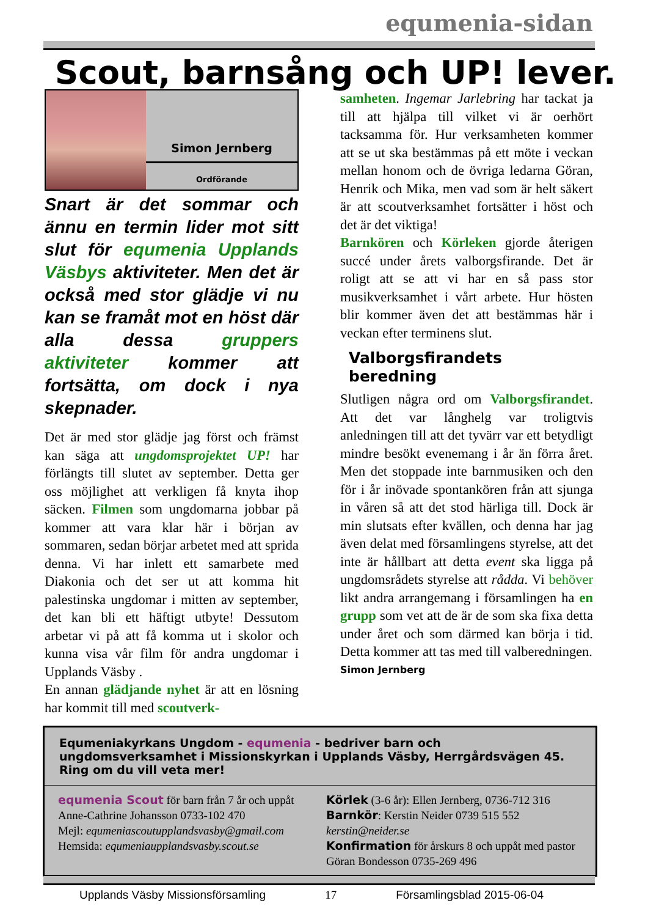equmenia-sidan
Scout, barnsång och UP! lever.
Simon Jernberg
Ordförande
Snart är det sommar och ännu en termin lider mot sitt slut för equmenia Upplands Väsbys aktiviteter. Men det är också med stor glädje vi nu kan se framåt mot en höst där alla dessa gruppers aktiviteter kommer att fortsätta, om dock i nya skepnader.
Det är med stor glädje jag först och främst kan säga att ungdomsprojektet UP! har förlängts till slutet av september. Detta ger oss möjlighet att verkligen få knyta ihop säcken. Filmen som ungdomarna jobbar på kommer att vara klar här i början av sommaren, sedan börjar arbetet med att sprida denna. Vi har inlett ett samarbete med Diakonia och det ser ut att komma hit palestinska ungdomar i mitten av september, det kan bli ett häftigt utbyte! Dessutom arbetar vi på att få komma ut i skolor och kunna visa vår film för andra ungdomar i Upplands Väsby .
En annan glädjande nyhet är att en lösning har kommit till med scoutverk-
samheten. Ingemar Jarlebring har tackat ja till att hjälpa till vilket vi är oerhört tacksamma för. Hur verksamheten kommer att se ut ska bestämmas på ett möte i veckan mellan honom och de övriga ledarna Göran, Henrik och Mika, men vad som är helt säkert är att scoutverksamhet fortsätter i höst och det är det viktiga!
Barnkören och Körleken gjorde återigen succé under årets valborgsfirande. Det är roligt att se att vi har en så pass stor musikverksamhet i vårt arbete. Hur hösten blir kommer även det att bestämmas här i veckan efter terminens slut.
Valborgsfirandets beredning
Slutligen några ord om Valborgsfirandet. Att det var långhelg var troligtvis anledningen till att det tyvärr var ett betydligt mindre besökt evenemang i år än förra året. Men det stoppade inte barnmusiken och den för i år inövade spontankören från att sjunga in våren så att det stod härliga till. Dock är min slutsats efter kvällen, och denna har jag även delat med församlingens styrelse, att det inte är hållbart att detta event ska ligga på ungdomsrådets styrelse att rådda. Vi behöver likt andra arrangemang i församlingen ha en grupp som vet att de är de som ska fixa detta under året och som därmed kan börja i tid. Detta kommer att tas med till valberedningen.
Simon Jernberg
Equmeniakyrkans Ungdom - equmenia - bedriver barn och ungdomsverksamhet i Missionskyrkan i Upplands Väsby, Herrgårdsvägen 45. Ring om du vill veta mer!
equmenia Scout för barn från 7 år och uppåt
Anne-Cathrine Johansson 0733-102 470
Mejl: equmeniascoutupplandsvasby@gmail.com
Hemsida: equmeniaupplandsvasby.scout.se
Körlek (3-6 år): Ellen Jernberg, 0736-712 316
Barnkör: Kerstin Neider 0739 515 552
kerstin@neider.se
Konfirmation för årskurs 8 och uppåt med pastor Göran Bondesson 0735-269 496
Upplands Väsby Missionsförsamling 17 Församlingsblad 2015-06-04